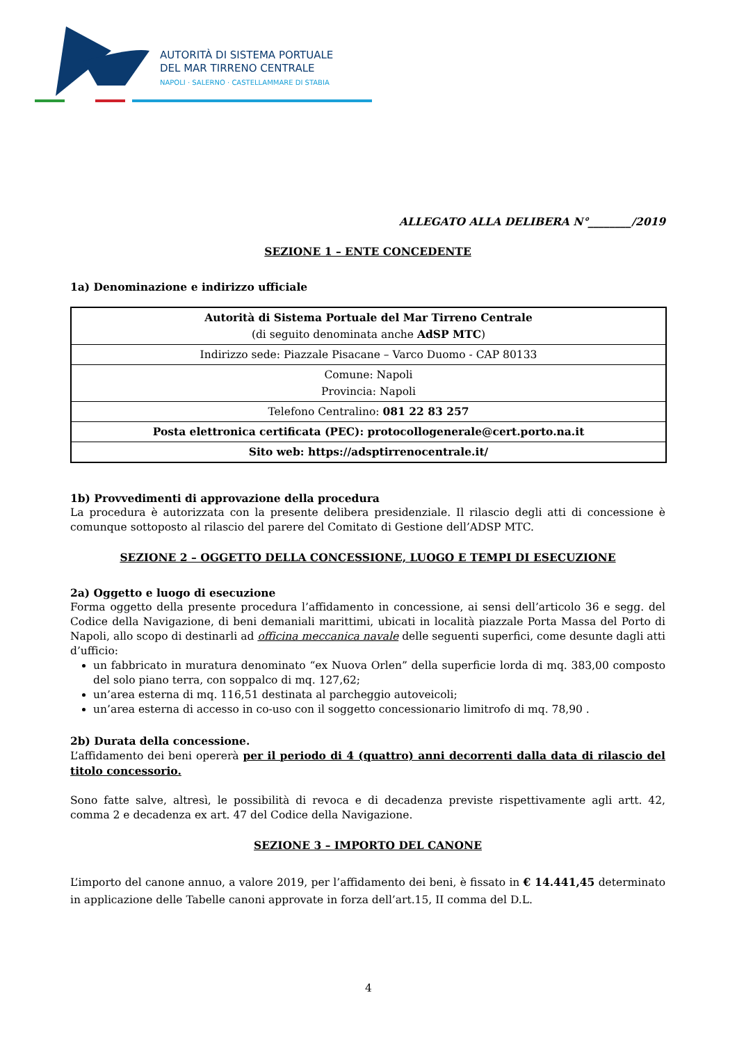AUTORITÀ DI SISTEMA PORTUALE
DEL MAR TIRRENO CENTRALE
NAPOLI · SALERNO · CASTELLAMMARE DI STABIA
ALLEGATO ALLA DELIBERA N°________/2019
SEZIONE 1 – ENTE CONCEDENTE
1a) Denominazione e indirizzo ufficiale
| Autorità di Sistema Portuale del Mar Tirreno Centrale (di seguito denominata anche AdSP MTC ) |
| Indirizzo sede: Piazzale Pisacane – Varco Duomo - CAP 80133 |
| Comune: Napoli Provincia: Napoli |
| Telefono Centralino: 081 22 83 257 |
| Posta elettronica certificata (PEC): protocollogenerale@cert.porto.na.it |
| Sito web: https://adsptirrenocentrale.it/ |
1b) Provvedimenti di approvazione della procedura
La procedura è autorizzata con la presente delibera presidenziale. Il rilascio degli atti di concessione è comunque sottoposto al rilascio del parere del Comitato di Gestione dell’ADSP MTC.
SEZIONE 2 – OGGETTO DELLA CONCESSIONE, LUOGO E TEMPI DI ESECUZIONE
2a) Oggetto e luogo di esecuzione
Forma oggetto della presente procedura l’affidamento in concessione, ai sensi dell’articolo 36 e segg. del Codice della Navigazione, di beni demaniali marittimi, ubicati in località piazzale Porta Massa del Porto di Napoli, allo scopo di destinarli ad officina meccanica navale delle seguenti superfici, come desunte dagli atti d’ufficio:
un fabbricato in muratura denominato “ex Nuova Orlen” della superficie lorda di mq. 383,00 composto del solo piano terra, con soppalco di mq. 127,62;
un’area esterna di mq. 116,51 destinata al parcheggio autoveicoli;
un’area esterna di accesso in co-uso con il soggetto concessionario limitrofo di mq. 78,90 .
2b) Durata della concessione.
L’affidamento dei beni opererà per il periodo di 4 (quattro) anni decorrenti dalla data di rilascio del titolo concessorio.
Sono fatte salve, altresì, le possibilità di revoca e di decadenza previste rispettivamente agli artt. 42, comma 2 e decadenza ex art. 47 del Codice della Navigazione.
SEZIONE 3 – IMPORTO DEL CANONE
L’importo del canone annuo, a valore 2019, per l’affidamento dei beni, è fissato in € 14.441,45 determinato in applicazione delle Tabelle canoni approvate in forza dell’art.15, II comma del D.L.
4